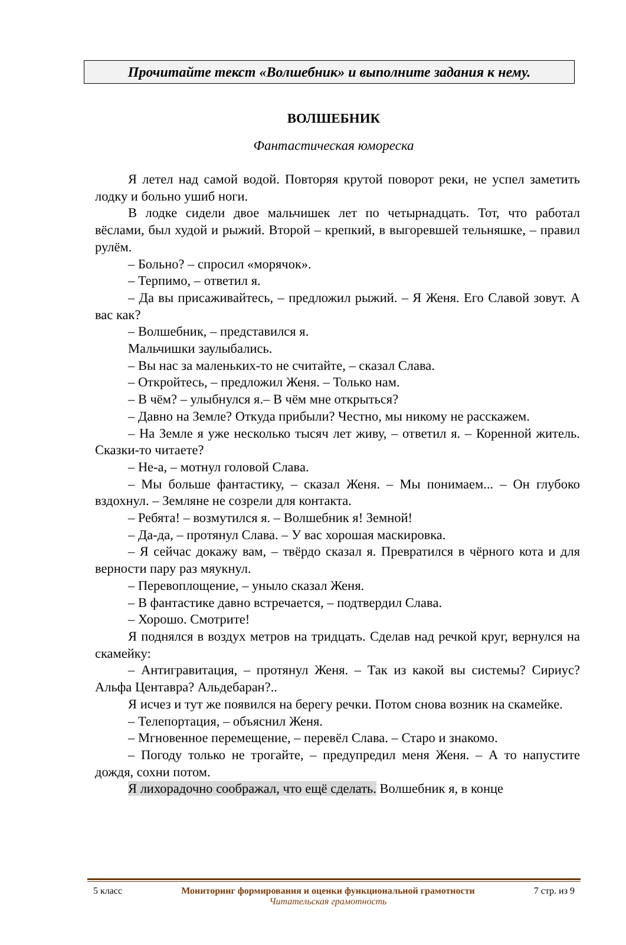Прочитайте текст «Волшебник» и выполните задания к нему.
ВОЛШЕБНИК
Фантастическая юмореска
Я летел над самой водой. Повторяя крутой поворот реки, не успел заметить лодку и больно ушиб ноги.
В лодке сидели двое мальчишек лет по четырнадцать. Тот, что работал вёслами, был худой и рыжий. Второй – крепкий, в выгоревшей тельняшке, – правил рулём.
– Больно? – спросил «морячок».
– Терпимо, – ответил я.
– Да вы присаживайтесь, – предложил рыжий. – Я Женя. Его Славой зовут. А вас как?
– Волшебник, – представился я.
Мальчишки заулыбались.
– Вы нас за маленьких-то не считайте, – сказал Слава.
– Откройтесь, – предложил Женя. – Только нам.
– В чём? – улыбнулся я.– В чём мне открыться?
– Давно на Земле? Откуда прибыли? Честно, мы никому не расскажем.
– На Земле я уже несколько тысяч лет живу, – ответил я. – Коренной житель. Сказки-то читаете?
– Не-а, – мотнул головой Слава.
– Мы больше фантастику, – сказал Женя. – Мы понимаем... – Он глубоко вздохнул. – Земляне не созрели для контакта.
– Ребята! – возмутился я. – Волшебник я! Земной!
– Да-да, – протянул Слава. – У вас хорошая маскировка.
– Я сейчас докажу вам, – твёрдо сказал я. Превратился в чёрного кота и для верности пару раз мяукнул.
– Перевоплощение, – уныло сказал Женя.
– В фантастике давно встречается, – подтвердил Слава.
– Хорошо. Смотрите!
Я поднялся в воздух метров на тридцать. Сделав над речкой круг, вернулся на скамейку:
– Антигравитация, – протянул Женя. – Так из какой вы системы? Сириус? Альфа Центавра? Альдебаран?..
Я исчез и тут же появился на берегу речки. Потом снова возник на скамейке.
– Телепортация, – объяснил Женя.
– Мгновенное перемещение, – перевёл Слава. – Старо и знакомо.
– Погоду только не трогайте, – предупредил меня Женя. – А то напустите дождя, сохни потом.
Я лихорадочно соображал, что ещё сделать. Волшебник я, в конце
5 класс Мониторинг формирования и оценки функциональной грамотности
Читательская грамотность
7 стр. из 9